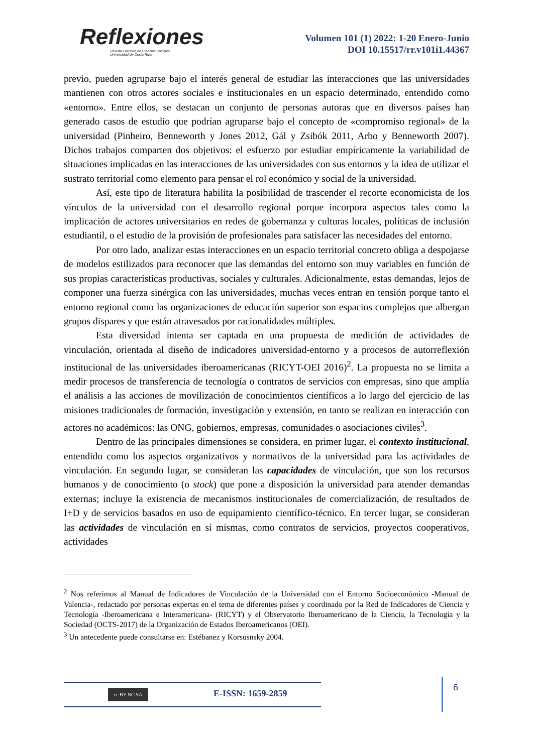Reflexiones
Revista Facultad de Ciencias Sociales
Universidad de Costa Rica
Volumen 101 (1) 2022: 1-20 Enero-Junio
DOI 10.15517/rr.v101i1.44367
previo, pueden agruparse bajo el interés general de estudiar las interacciones que las universidades mantienen con otros actores sociales e institucionales en un espacio determinado, entendido como «entorno». Entre ellos, se destacan un conjunto de personas autoras que en diversos países han generado casos de estudio que podrían agruparse bajo el concepto de «compromiso regional» de la universidad (Pinheiro, Benneworth y Jones 2012, Gál y Zsibók 2011, Arbo y Benneworth 2007). Dichos trabajos comparten dos objetivos: el esfuerzo por estudiar empíricamente la variabilidad de situaciones implicadas en las interacciones de las universidades con sus entornos y la idea de utilizar el sustrato territorial como elemento para pensar el rol económico y social de la universidad.
Así, este tipo de literatura habilita la posibilidad de trascender el recorte economicista de los vínculos de la universidad con el desarrollo regional porque incorpora aspectos tales como la implicación de actores universitarios en redes de gobernanza y culturas locales, políticas de inclusión estudiantil, o el estudio de la provisión de profesionales para satisfacer las necesidades del entorno.
Por otro lado, analizar estas interacciones en un espacio territorial concreto obliga a despojarse de modelos estilizados para reconocer que las demandas del entorno son muy variables en función de sus propias características productivas, sociales y culturales. Adicionalmente, estas demandas, lejos de componer una fuerza sinérgica con las universidades, muchas veces entran en tensión porque tanto el entorno regional como las organizaciones de educación superior son espacios complejos que albergan grupos dispares y que están atravesados por racionalidades múltiples.
Esta diversidad intenta ser captada en una propuesta de medición de actividades de vinculación, orientada al diseño de indicadores universidad-entorno y a procesos de autorreflexión institucional de las universidades iberoamericanas (RICYT-OEI 2016)<sup>2</sup>. La propuesta no se limita a medir procesos de transferencia de tecnología o contratos de servicios con empresas, sino que amplía el análisis a las acciones de movilización de conocimientos científicos a lo largo del ejercicio de las misiones tradicionales de formación, investigación y extensión, en tanto se realizan en interacción con actores no académicos: las ONG, gobiernos, empresas, comunidades o asociaciones civiles<sup>3</sup>.
Dentro de las principales dimensiones se considera, en primer lugar, el contexto institucional, entendido como los aspectos organizativos y normativos de la universidad para las actividades de vinculación. En segundo lugar, se consideran las capacidades de vinculación, que son los recursos humanos y de conocimiento (o stock) que pone a disposición la universidad para atender demandas externas; incluye la existencia de mecanismos institucionales de comercialización, de resultados de I+D y de servicios basados en uso de equipamiento científico-técnico. En tercer lugar, se consideran las actividades de vinculación en sí mismas, como contratos de servicios, proyectos cooperativos, actividades
<sup>2</sup> Nos referimos al Manual de Indicadores de Vinculación de la Universidad con el Entorno Socioeconómico -Manual de Valencia-, redactado por personas expertas en el tema de diferentes países y coordinado por la Red de Indicadores de Ciencia y Tecnología -Iberoamericana e Interamericana- (RICYT) y el Observatorio Iberoamericano de la Ciencia, la Tecnología y la Sociedad (OCTS-2017) de la Organización de Estados Iberoamericanos (OEI).
<sup>3</sup> Un antecedente puede consultarse en: Estébanez y Korsusnsky 2004.
cc BY NC SA
E-ISSN: 1659-2859
6